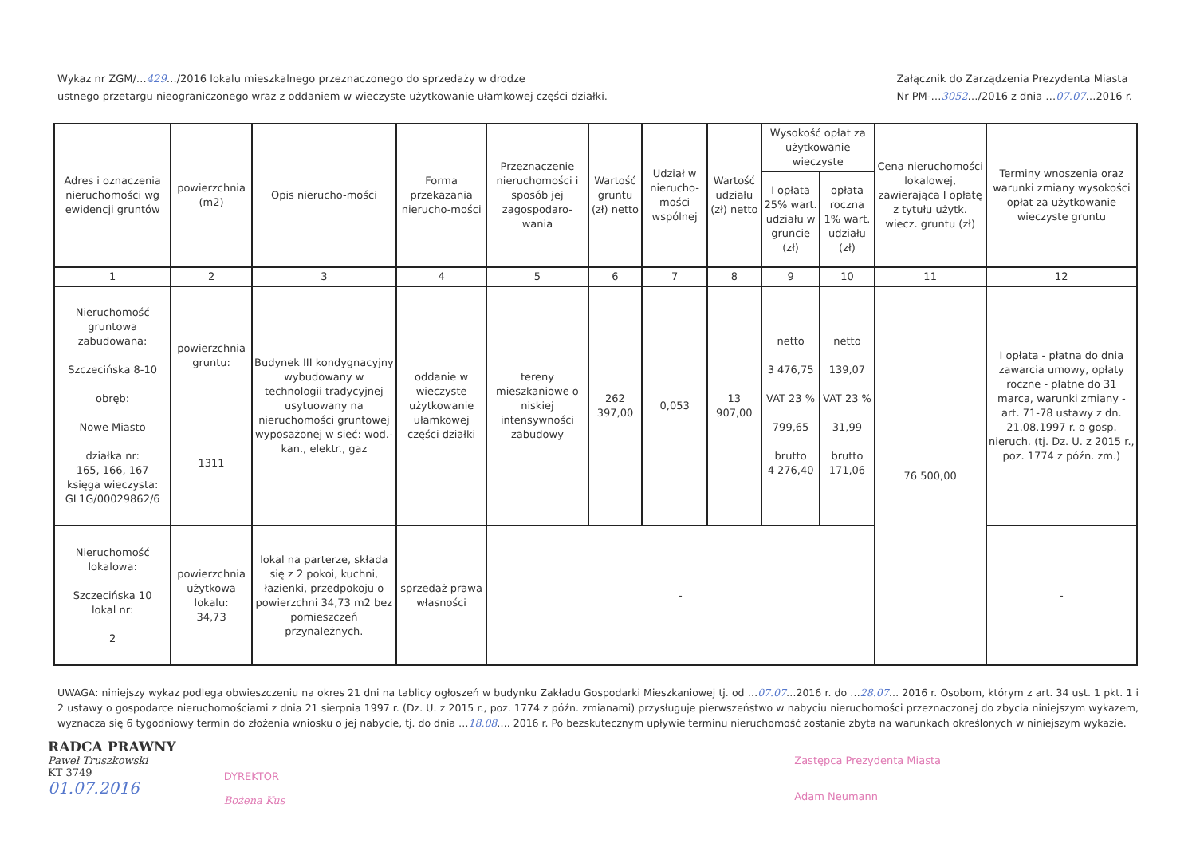Wykaz nr ZGM/…429…/2016 lokalu mieszkalnego przeznaczonego do sprzedaży w drodze
ustnego przetargu nieograniczonego wraz z oddaniem w wieczyste użytkowanie ułamkowej części działki.
Załącznik do Zarządzenia Prezydenta Miasta
Nr PM-…3052…/2016 z dnia …07.07…2016 r.
| Adres i oznaczenia nieruchomości wg ewidencji gruntów | powierzchnia (m2) | Opis nierucho-mości | Forma przekazania nierucho-mości | Przeznaczenie nieruchomości i sposób jej zagospodaro-wania | Wartość gruntu (zł) netto | Udział w nierucho-mości wspólnej | Wartość udziału (zł) netto | Wysokość opłat za użytkowanie wieczyste | | Cena nieruchomości lokalowej, zawierająca I opłatę z tytułu użytk. wiecz. gruntu (zł) | Terminy wnoszenia oraz warunki zmiany wysokości opłat za użytkowanie wieczyste gruntu |
| --- | --- | --- | --- | --- | --- | --- | --- | --- | --- | --- | --- |
| | | | | | | | | I opłata 25% wart. udziału w gruncie (zł) | opłata roczna 1% wart. udziału (zł) | | |
| 1 | 2 | 3 | 4 | 5 | 6 | 7 | 8 | 9 | 10 | 11 | 12 |
| Nieruchomość gruntowa zabudowana: Szczecińska 8-10 obręb: Nowe Miasto działka nr: 165, 166, 167 księga wieczysta: GL1G/00029862/6 | powierzchnia gruntu: 1311 | Budynek III kondygnacyjny wybudowany w technologii tradycyjnej usytuowany na nieruchomości gruntowej wyposażonej w sieć: wod.-kan., elektr., gaz | oddanie w wieczyste użytkowanie ułamkowej części działki | tereny mieszkaniowe o niskiej intensywności zabudowy | 262 397,00 | 0,053 | 13 907,00 | netto 3 476,75 VAT 23 % 799,65 brutto 4 276,40 | netto 139,07 VAT 23 % 31,99 brutto 171,06 | 76 500,00 | I opłata - płatna do dnia zawarcia umowy, opłaty roczne - płatne do 31 marca, warunki zmiany - art. 71-78 ustawy z dn. 21.08.1997 r. o gosp. nieruch. (tj. Dz. U. z 2015 r., poz. 1774 z późn. zm.) |
| Nieruchomość lokalowa: Szczecińska 10 lokal nr: 2 | powierzchnia użytkowa lokalu: 34,73 | lokal na parterze, składa się z 2 pokoi, kuchni, łazienki, przedpokoju o powierzchni 34,73 m2 bez pomieszczeń przynależnych. | sprzedaż prawa własności | - | | | | | | | - |
UWAGA: niniejszy wykaz podlega obwieszczeniu na okres 21 dni na tablicy ogłoszeń w budynku Zakładu Gospodarki Mieszkaniowej tj. od …07.07…2016 r. do …28.07… 2016 r. Osobom, którym z art. 34 ust. 1 pkt. 1 i 2 ustawy o gospodarce nieruchomościami z dnia 21 sierpnia 1997 r. (Dz. U. z 2015 r., poz. 1774 z późn. zmianami) przysługuje pierwszeństwo w nabyciu nieruchomości przeznaczonej do zbycia niniejszym wykazem, wyznacza się 6 tygodniowy termin do złożenia wniosku o jej nabycie, tj. do dnia …18.08…. 2016 r. Po bezskutecznym upływie terminu nieruchomość zostanie zbyta na warunkach określonych w niniejszym wykazie.
RADCA PRAWNY
Paweł Truszkowski
KT 3749
01.07.2016
DYREKTOR
Bożena Kus
Zastępca Prezydenta Miasta
Adam Neumann